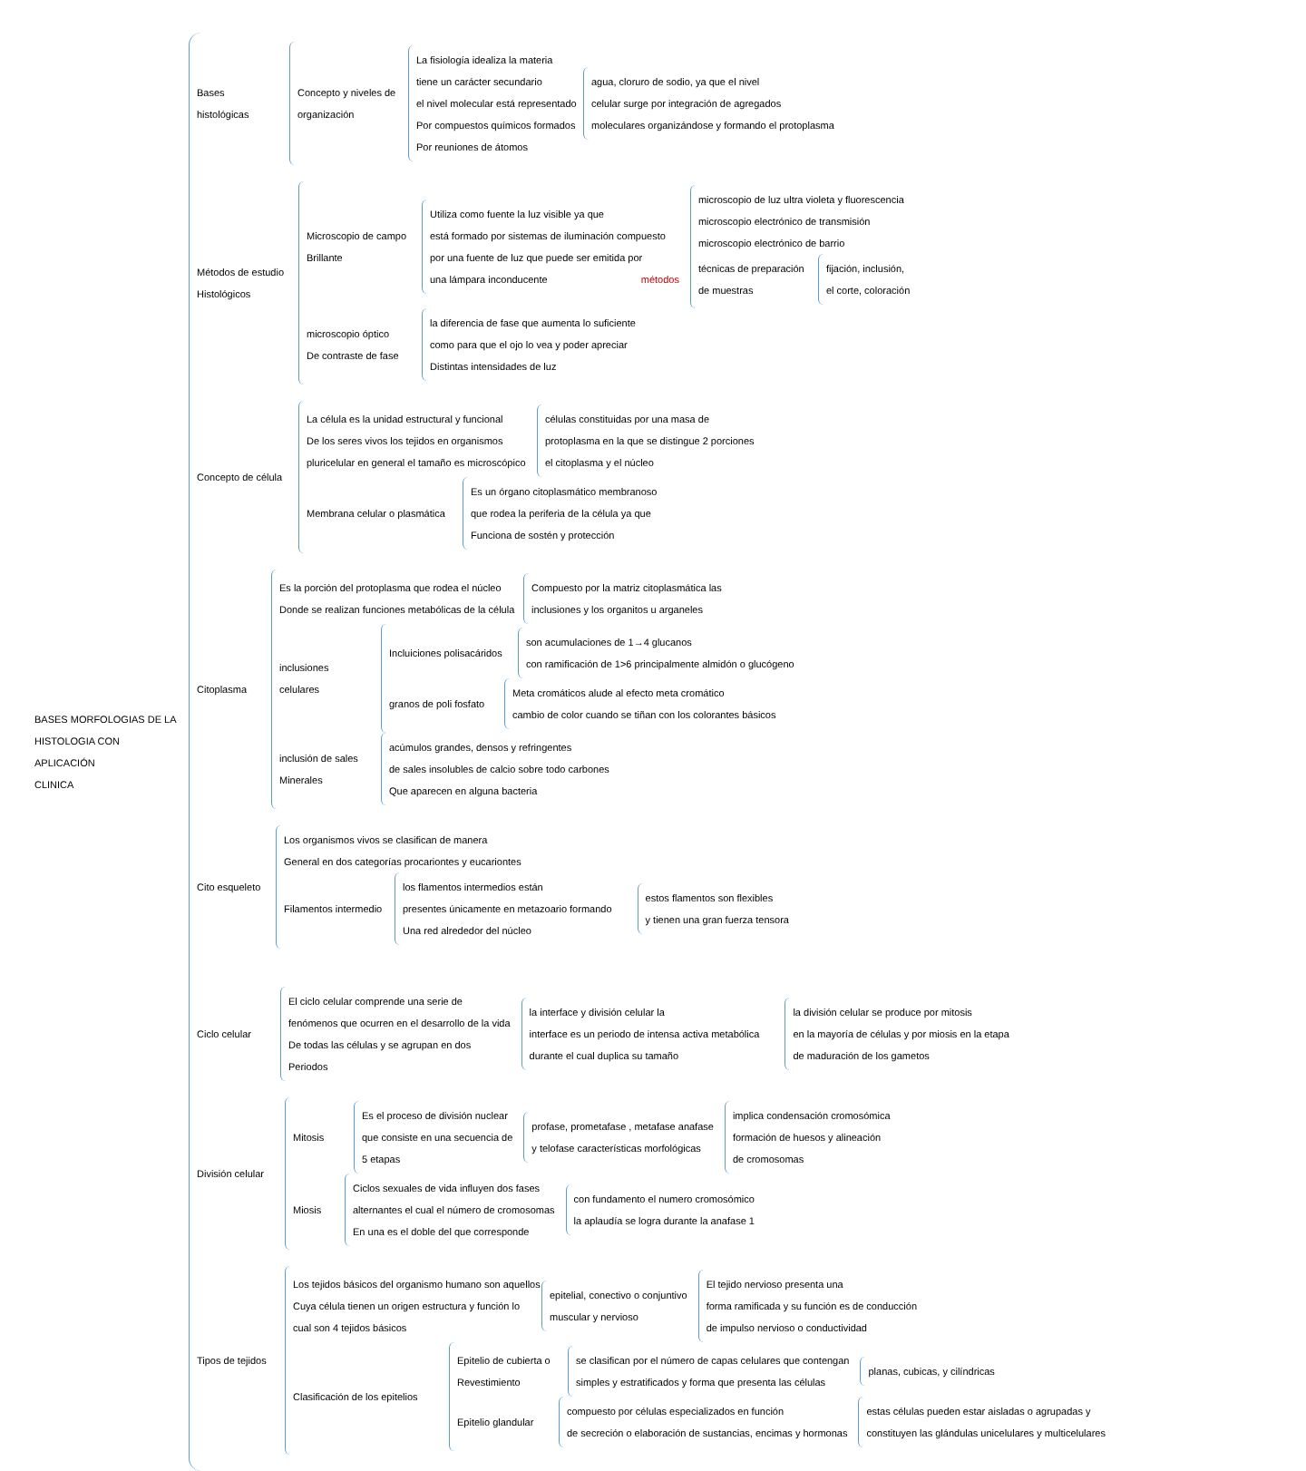BASES MORFOLOGIAS DE LA
HISTOLOGIA CON APLICACIÓN
CLINICA
Bases histológicas
Concepto y niveles de
organización
La fisiología idealiza la materia
tiene un carácter secundario
el nivel molecular está representado
Por compuestos químicos formados
Por reuniones de átomos
agua, cloruro de sodio, ya que el nivel
celular surge por integración de agregados
moleculares organizándose y formando el protoplasma
Métodos de estudio
Histológicos
Microscopio de campo
Brillante
Utiliza como fuente la luz visible ya que
está formado por sistemas de iluminación compuesto
por una fuente de luz que puede ser emitida por
una lámpara inconducente métodos
microscopio de luz ultra violeta y fluorescencia
microscopio electrónico de transmisión
microscopio electrónico de barrio
técnicas de preparación
de muestras
fijación, inclusión,
el corte, coloración
microscopio óptico
De contraste de fase
la diferencia de fase que aumenta lo suficiente
como para que el ojo lo vea y poder apreciar
Distintas intensidades de luz
Concepto de célula
La célula es la unidad estructural y funcional
De los seres vivos los tejidos en organismos
pluricelular en general el tamaño es microscópico
células constituidas por una masa de
protoplasma en la que se distingue 2 porciones
el citoplasma y el núcleo
Membrana celular o plasmática
Es un órgano citoplasmático membranoso
que rodea la periferia de la célula ya que
Funciona de sostén y protección
Citoplasma
Es la porción del protoplasma que rodea el núcleo
Donde se realizan funciones metabólicas de la célula
Compuesto por la matriz citoplasmática las
inclusiones y los organitos u arganeles
inclusiones celulares
Incluiciones polisacáridos
son acumulaciones de 1→4 glucanos
con ramificación de 1>6 principalmente almidón o glucógeno
granos de poli fosfato
Meta cromáticos alude al efecto meta cromático
cambio de color cuando se tiñan con los colorantes básicos
inclusión de sales
Minerales
acúmulos grandes, densos y refringentes
de sales insolubles de calcio sobre todo carbones
Que aparecen en alguna bacteria
Cito esqueleto
Los organismos vivos se clasifican de manera
General en dos categorías procariontes y eucariontes
Filamentos intermedio
los flamentos intermedios están
presentes únicamente en metazoario formando
Una red alrededor del núcleo
estos flamentos son flexibles
y tienen una gran fuerza tensora
Ciclo celular
El ciclo celular comprende una serie de
fenómenos que ocurren en el desarrollo de la vida
De todas las células y se agrupan en dos
Periodos
la interface y división celular la
interface es un periodo de intensa activa metabólica
durante el cual duplica su tamaño
la división celular se produce por mitosis
en la mayoría de células y por miosis en la etapa
de maduración de los gametos
División celular
Mitosis
Es el proceso de división nuclear
que consiste en una secuencia de
5 etapas
profase, prometafase , metafase anafase
y telofase características morfológicas
implica condensación cromosómica
formación de huesos y alineación
de cromosomas
Miosis
Ciclos sexuales de vida influyen dos fases
alternantes el cual el número de cromosomas
En una es el doble del que corresponde
con fundamento el numero cromosómico
la aplaudía se logra durante la anafase 1
Tipos de tejidos
Los tejidos básicos del organismo humano son aquellos
Cuya célula tienen un origen estructura y función lo
cual son 4 tejidos básicos
epitelial, conectivo o conjuntivo
muscular y nervioso
El tejido nervioso presenta una
forma ramificada y su función es de conducción
de impulso nervioso o conductividad
Clasificación de los epitelios
Epitelio de cubierta o
Revestimiento
se clasifican por el número de capas celulares que contengan
simples y estratificados y forma que presenta las células
planas, cubicas, y cilíndricas
Epitelio glandular
compuesto por células especializados en función
de secreción o elaboración de sustancias, encimas y hormonas
estas células pueden estar aisladas o agrupadas y
constituyen las glándulas unicelulares y multicelulares